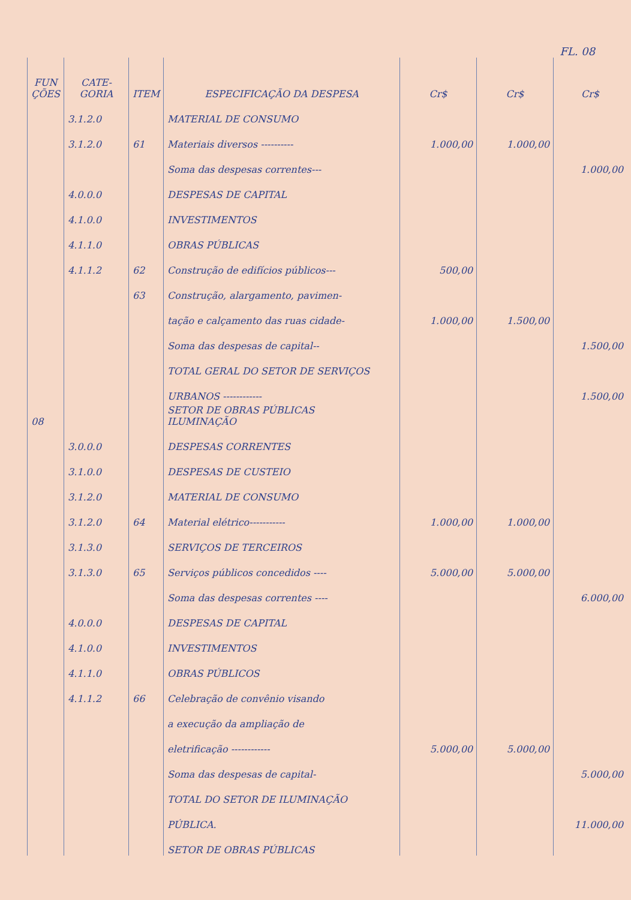FL. 08
| FUN ÇÕES | CATE-GORIA | ITEM | ESPECIFICAÇÃO DA DESPESA | Cr$ | Cr$ | Cr$ |
| --- | --- | --- | --- | --- | --- | --- |
| | 3.1.2.0 | | MATERIAL DE CONSUMO | | | |
| | 3.1.2.0 | 61 | Materiais diversos ---------- | 1.000,00 | 1.000,00 | |
| | | | Soma das despesas correntes--- | | | 1.000,00 |
| | 4.0.0.0 | | DESPESAS DE CAPITAL | | | |
| | 4.1.0.0 | | INVESTIMENTOS | | | |
| | 4.1.1.0 | | OBRAS PÚBLICAS | | | |
| | 4.1.1.2 | 62 | Construção de edifícios públicos--- | 500,00 | | |
| | | 63 | Construção, alargamento, pavimen- | | | |
| | | | tação e calçamento das ruas cidade- | 1.000,00 | 1.500,00 | |
| | | | Soma das despesas de capital-- | | | 1.500,00 |
| | | | TOTAL GERAL DO SETOR DE SERVIÇOS | | | |
| | | | URBANOS ------------ | | | 1.500,00 |
| 08 | | | SETOR DE OBRAS PÚBLICAS ILUMINAÇÃO | | | |
| | 3.0.0.0 | | DESPESAS CORRENTES | | | |
| | 3.1.0.0 | | DESPESAS DE CUSTEIO | | | |
| | 3.1.2.0 | | MATERIAL DE CONSUMO | | | |
| | 3.1.2.0 | 64 | Material elétrico----------- | 1.000,00 | 1.000,00 | |
| | 3.1.3.0 | | SERVIÇOS DE TERCEIROS | | | |
| | 3.1.3.0 | 65 | Serviços públicos concedidos ---- | 5.000,00 | 5.000,00 | |
| | | | Soma das despesas correntes ---- | | | 6.000,00 |
| | 4.0.0.0 | | DESPESAS DE CAPITAL | | | |
| | 4.1.0.0 | | INVESTIMENTOS | | | |
| | 4.1.1.0 | | OBRAS PÚBLICOS | | | |
| | 4.1.1.2 | 66 | Celebração de convênio visando | | | |
| | | | a execução da ampliação de | | | |
| | | | eletrificação ------------ | 5.000,00 | 5.000,00 | |
| | | | Soma das despesas de capital- | | | 5.000,00 |
| | | | TOTAL DO SETOR DE ILUMINAÇÃO | | | |
| | | | PÚBLICA. | | | 11.000,00 |
| | | | SETOR DE OBRAS PÚBLICAS | | | |